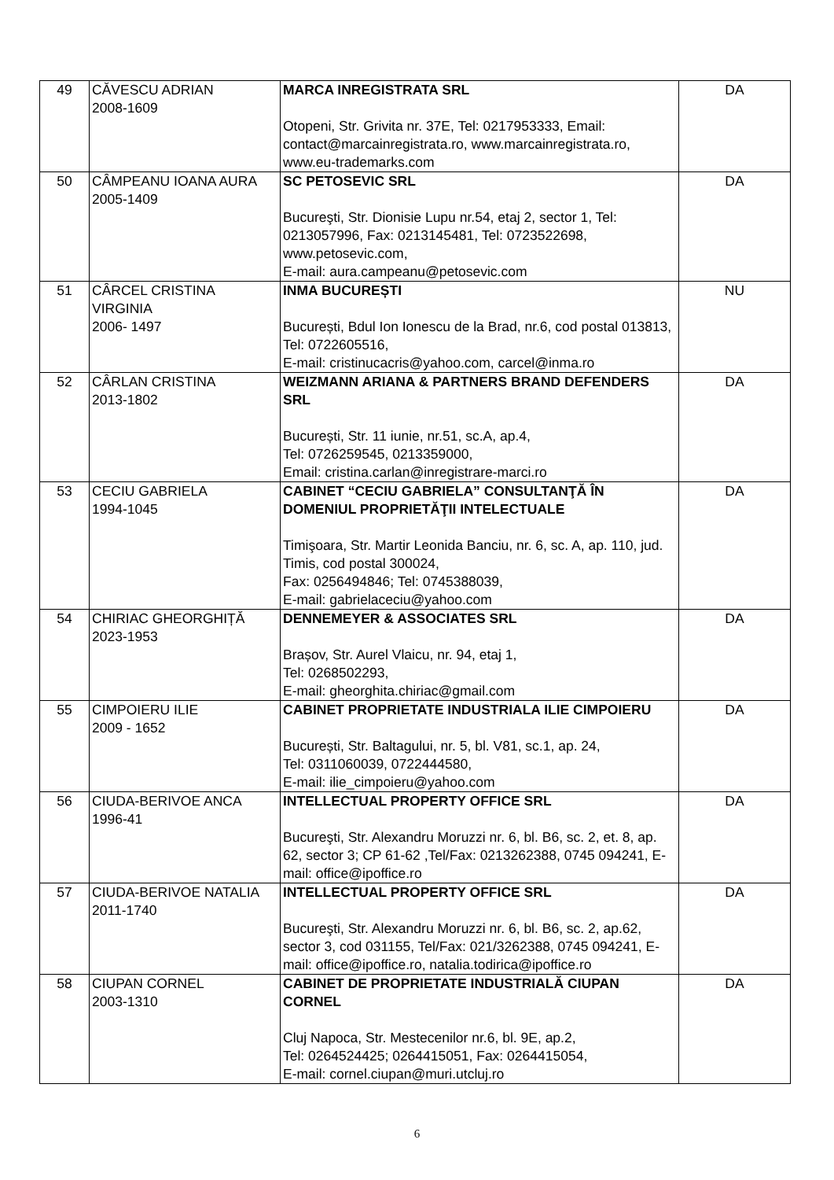| 49 | CĂVESCU ADRIAN 2008-1609 | MARCA INREGISTRATA SRL Otopeni, Str. Grivita nr. 37E, Tel: 0217953333, Email: contact@marcainregistrata.ro, www.marcainregistrata.ro, www.eu-trademarks.com | DA |
| 50 | CÂMPEANU IOANA AURA 2005-1409 | SC PETOSEVIC SRL Bucureşti, Str. Dionisie Lupu nr.54, etaj 2, sector 1, Tel: 0213057996, Fax: 0213145481, Tel: 0723522698, www.petosevic.com, E-mail: aura.campeanu@petosevic.com | DA |
| 51 | CÂRCEL CRISTINA VIRGINIA 2006- 1497 | INMA BUCUREȘTI București, Bdul Ion Ionescu de la Brad, nr.6, cod postal 013813, Tel: 0722605516, E-mail: cristinucacris@yahoo.com, carcel@inma.ro | NU |
| 52 | CÂRLAN CRISTINA 2013-1802 | WEIZMANN ARIANA & PARTNERS BRAND DEFENDERS SRL București, Str. 11 iunie, nr.51, sc.A, ap.4, Tel: 0726259545, 0213359000, Email: cristina.carlan@inregistrare-marci.ro | DA |
| 53 | CECIU GABRIELA 1994-1045 | CABINET “CECIU GABRIELA” CONSULTANŢĂ ÎN DOMENIUL PROPRIETĂŢII INTELECTUALE Timişoara, Str. Martir Leonida Banciu, nr. 6, sc. A, ap. 110, jud. Timis, cod postal 300024, Fax: 0256494846; Tel: 0745388039, E-mail: gabrielaceciu@yahoo.com | DA |
| 54 | CHIRIAC GHEORGHIȚĂ 2023-1953 | DENNEMEYER & ASSOCIATES SRL Brașov, Str. Aurel Vlaicu, nr. 94, etaj 1, Tel: 0268502293, E-mail: gheorghita.chiriac@gmail.com | DA |
| 55 | CIMPOIERU ILIE 2009 - 1652 | CABINET PROPRIETATE INDUSTRIALA ILIE CIMPOIERU București, Str. Baltagului, nr. 5, bl. V81, sc.1, ap. 24, Tel: 0311060039, 0722444580, E-mail: ilie_cimpoieru@yahoo.com | DA |
| 56 | CIUDA-BERIVOE ANCA 1996-41 | INTELLECTUAL PROPERTY OFFICE SRL Bucureşti, Str. Alexandru Moruzzi nr. 6, bl. B6, sc. 2, et. 8, ap. 62, sector 3; CP 61-62 ,Tel/Fax: 0213262388, 0745 094241, E-mail: office@ipoffice.ro | DA |
| 57 | CIUDA-BERIVOE NATALIA 2011-1740 | INTELLECTUAL PROPERTY OFFICE SRL Bucureşti, Str. Alexandru Moruzzi nr. 6, bl. B6, sc. 2, ap.62, sector 3, cod 031155, Tel/Fax: 021/3262388, 0745 094241, E-mail: office@ipoffice.ro, natalia.todirica@ipoffice.ro | DA |
| 58 | CIUPAN CORNEL 2003-1310 | CABINET DE PROPRIETATE INDUSTRIALĂ CIUPAN CORNEL Cluj Napoca, Str. Mestecenilor nr.6, bl. 9E, ap.2, Tel: 0264524425; 0264415051, Fax: 0264415054, E-mail: cornel.ciupan@muri.utcluj.ro | DA |
6